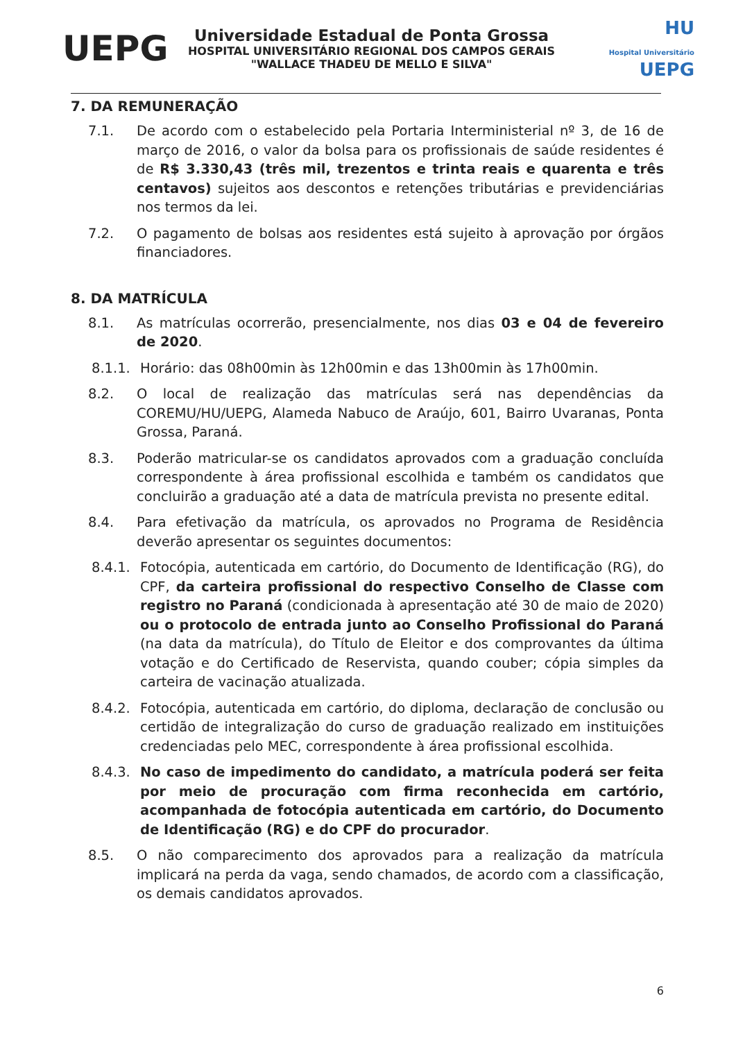UEPG
Universidade Estadual de Ponta Grossa
HOSPITAL UNIVERSITÁRIO REGIONAL DOS CAMPOS GERAIS
"WALLACE THADEU DE MELLO E SILVA"
HU
Hospital Universitário UEPG
7. DA REMUNERAÇÃO
7.1. De acordo com o estabelecido pela Portaria Interministerial nº 3, de 16 de março de 2016, o valor da bolsa para os profissionais de saúde residentes é de R$ 3.330,43 (três mil, trezentos e trinta reais e quarenta e três centavos) sujeitos aos descontos e retenções tributárias e previdenciárias nos termos da lei.
7.2. O pagamento de bolsas aos residentes está sujeito à aprovação por órgãos financiadores.
8. DA MATRÍCULA
8.1. As matrículas ocorrerão, presencialmente, nos dias 03 e 04 de fevereiro de 2020.
8.1.1.
Horário: das 08h00min às 12h00min e das 13h00min às 17h00min.
8.2. O local de realização das matrículas será nas dependências da COREMU/HU/UEPG, Alameda Nabuco de Araújo, 601, Bairro Uvaranas, Ponta Grossa, Paraná.
8.3. Poderão matricular-se os candidatos aprovados com a graduação concluída correspondente à área profissional escolhida e também os candidatos que concluirão a graduação até a data de matrícula prevista no presente edital.
8.4. Para efetivação da matrícula, os aprovados no Programa de Residência deverão apresentar os seguintes documentos:
8.4.1.
Fotocópia, autenticada em cartório, do Documento de Identificação (RG), do CPF, da carteira profissional do respectivo Conselho de Classe com registro no Paraná (condicionada à apresentação até 30 de maio de 2020) ou o protocolo de entrada junto ao Conselho Profissional do Paraná (na data da matrícula), do Título de Eleitor e dos comprovantes da última votação e do Certificado de Reservista, quando couber; cópia simples da carteira de vacinação atualizada.
8.4.2.
Fotocópia, autenticada em cartório, do diploma, declaração de conclusão ou certidão de integralização do curso de graduação realizado em instituições credenciadas pelo MEC, correspondente à área profissional escolhida.
8.4.3.
No caso de impedimento do candidato, a matrícula poderá ser feita por meio de procuração com firma reconhecida em cartório, acompanhada de fotocópia autenticada em cartório, do Documento de Identificação (RG) e do CPF do procurador.
8.5. O não comparecimento dos aprovados para a realização da matrícula implicará na perda da vaga, sendo chamados, de acordo com a classificação, os demais candidatos aprovados.
6